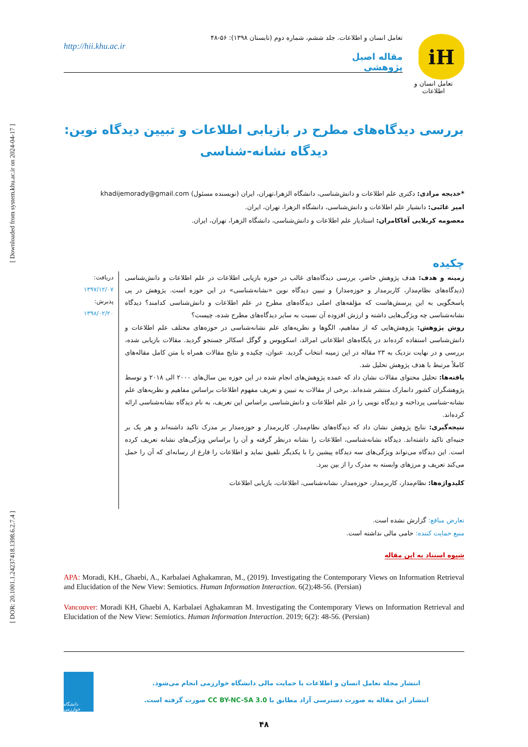[ Downloaded from system.khu.ac.ir on 2024-04-17 ]
[ DOR: 20.1001.1.24237418.1398.6.2.7.4 ]
iH
تعامل انسان و اطلاعات
تعامل انسان و اطلاعات. جلد ششم، شماره دوم (تابستان ۱۳۹۸): ۵۶-۴۸
http://hii.khu.ac.ir
مقاله اصیل پژوهشی
بررسی دیدگاه‌های مطرح در بازیابی اطلاعات و تبیین دیدگاه نوین: دیدگاه نشانه‌-شناسی
*خدیجه مرادی: دکتری علم اطلاعات و دانش‌شناسی، دانشگاه الزهرا،تهران، ایران (نویسنده مسئول) khadijemorady@gmail.com
امیر غائبی: دانشیار علم اطلاعات و دانش‌شناسی، دانشگاه الزهرا، تهران، ایران.
معصومه کربلایی آقاکامران: استادیار علم اطلاعات و دانش‌شناسی، دانشگاه الزهرا، تهران، ایران.
چکیده
زمینه و هدف: هدف پژوهش حاضر، بررسی دیدگاه‌های غالب در حوزه بازیابی اطلاعات در علم اطلاعات و دانش‌شناسی (دیدگاه‌های نظام‌مدار، کاربرمدار و حوزه‌مدار) و تبیین دیدگاه نوین «نشانه‌شناسی» در این حوزه است. پژوهش در پی پاسخگویی به این پرسش‌هاست که مؤلفه‌های اصلی دیدگاه‌های مطرح در علم اطلاعات و دانش‌شناسی کدامند؟ دیدگاه نشانه‌شناسی چه ویژگی‌هایی داشته و ارزش افزوده آن نسبت به سایر دیدگاه‌های مطرح شده، چیست؟
روش پژوهش: پژوهش‌هایی که از مفاهیم، الگوها و نظریه‌های علم نشانه‌شناسی در حوزه‌های مختلف علم اطلاعات و دانش‌شناسی استفاده کرده‌اند در پایگاه‌های اطلاعاتی امرالد، اسکوپوس و گوگل اسکالر جستجو گردید. مقالات بازیابی شده، بررسی و در نهایت نزدیک به ۲۳ مقاله در این زمینه انتخاب گردید. عنوان، چکیده و نتایج مقالات همراه با متن کامل مقاله‌های کاملاً مرتبط با هدف پژوهش تحلیل شد.
یافته‌ها: تحلیل محتوای مقالات نشان داد که عمده پژوهش‌های انجام شده در این حوزه بین سال‌های ۲۰۰۰ الی ۲۰۱۸ و توسط پژوهشگران کشور دانمارک منتشر شده‌اند. برخی از مقالات به تبیین و تعریف مفهوم اطلاعات براساس مفاهیم و نظریه‌های علم نشانه‌-شناسی پرداخته و دیدگاه نوینی را در علم اطلاعات و دانش‌شناسی براساس این تعریف، به نام دیدگاه نشانه‌شناسی ارائه کرده‌اند.
نتیجه‌گیری: نتایج پژوهش نشان داد که دیدگاه‌های نظام‌مدار، کاربرمدار و حوزه‌مدار بر مدرک تاکید داشته‌اند و هر یک بر جنبه‌ای تاکید داشته‌اند. دیدگاه نشانه‌شناسی، اطلاعات را نشانه درنظر گرفته و آن را براساس ویژگی‌های نشانه تعریف کرده است. این دیدگاه می‌تواند ویژگی‌های سه دیدگاه پیشین را با یکدیگر تلفیق نماید و اطلاعات را فارغ از رسانه‌ای که آن را حمل می‌کند تعریف و مرزهای وابسته به مدرک را از بین ببرد.
کلیدواژه‌ها: نظام‌مدار، کاربرمدار، حوزه‌مدار، نشانه‌شناسی، اطلاعات، بازیابی اطلاعات
دریافت: ۱۳۹۷/۱۲/۰۷
پذیرش: ۱۳۹۸/۰۲/۲۰
تعارض منافع: گزارش نشده است.
منبع حمایت کننده: حامی مالی نداشته است.
شیوه استناد به این مقاله
APA: Moradi, KH., Ghaebi, A., Karbalaei Aghakamran, M., (2019). Investigating the Contemporary Views on Information Retrieval and Elucidation of the New View: Semiotics. Human Information Interaction. 6(2);48-56. (Persian)
Vancouver: Moradi KH, Ghaebi A, Karbalaei Aghakamran M. Investigating the Contemporary Views on Information Retrieval and Elucidation of the New View: Semiotics. Human Information Interaction. 2019; 6(2): 48-56. (Persian)
دانشگاه خوارزمی
انتشار مجله تعامل انسان و اطلاعات با حمایت مالی دانشگاه خوارزمی انجام می‌شود.
انتشار این مقاله به صورت دسترسی آزاد مطابق با CC BY-NC-SA 3.0 صورت گرفته است.
۴۸